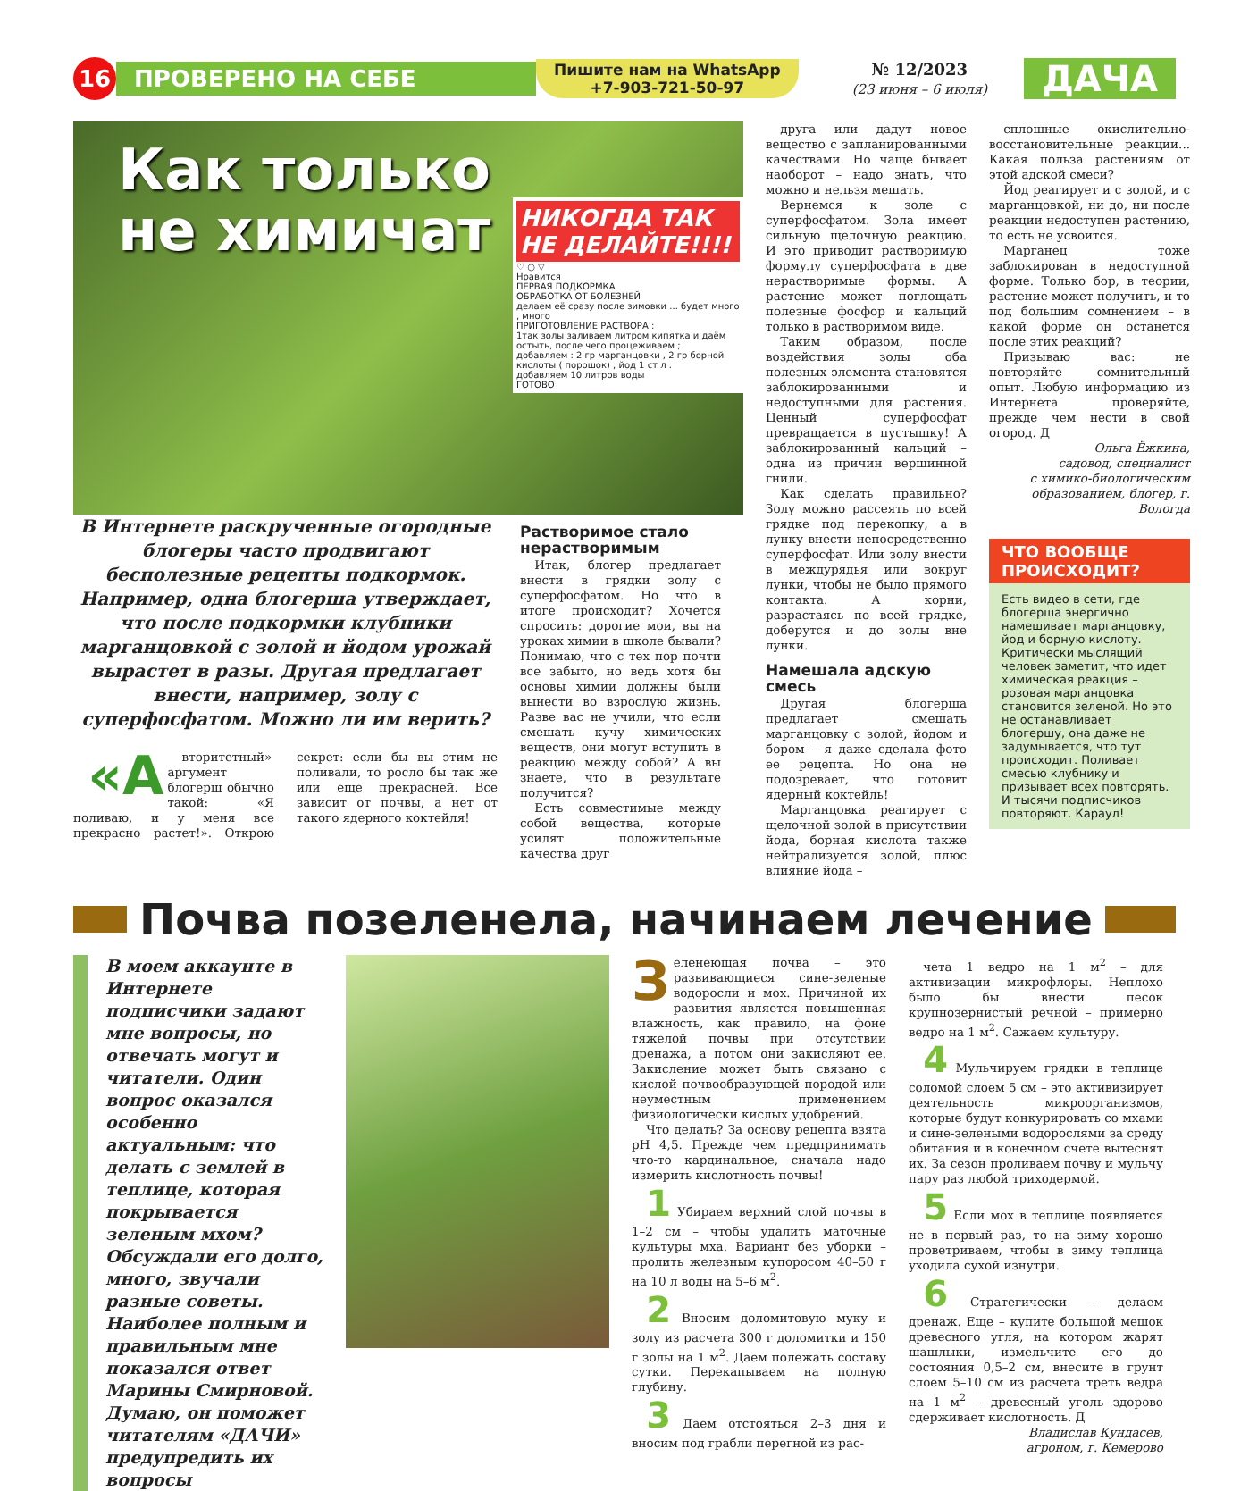16
ПРОВЕРЕНО НА СЕБЕ
Пишите нам на WhatsApp
+7-903-721-50-97
№ 12/2023
(23 июня – 6 июля)
ДАЧА
Как только
не химичат
НИКОГДА ТАК НЕ ДЕЛАЙТЕ!!!!
♡ ○ ▽
Нравится
ПЕРВАЯ ПОДКОРМКА
ОБРАБОТКА ОТ БОЛЕЗНЕЙ
делаем её сразу после зимовки ... будет много , много
ПРИГОТОВЛЕНИЕ РАСТВОРА :
1так золы заливаем литром кипятка и даём остыть, после чего процеживаем ;
добавляем : 2 гр марганцовки , 2 гр борной кислоты ( порошок) , йод 1 ст л .
добавляем 10 литров воды
ГОТОВО
В Интернете раскрученные огородные блогеры часто продвигают бесполезные рецепты подкормок. Например, одна блогерша утверждает, что после подкормки клубники марганцовкой с золой и йодом урожай вырастет в разы. Другая предлагает внести, например, золу с суперфосфатом. Можно ли им верить?
«А вторитетный» аргумент блогерш обычно такой: «Я поливаю, и у меня все прекрасно растет!». Открою секрет: если бы вы этим не поливали, то росло бы так же или еще прекрасней. Все зависит от почвы, а нет от такого ядерного коктейля!
Растворимое стало нерастворимым
Итак, блогер предлагает внести в грядки золу с суперфосфатом. Но что в итоге происходит? Хочется спросить: дорогие мои, вы на уроках химии в школе бывали? Понимаю, что с тех пор почти все забыто, но ведь хотя бы основы химии должны были вынести во взрослую жизнь. Разве вас не учили, что если смешать кучу химических веществ, они могут вступить в реакцию между собой? А вы знаете, что в результате получится?
Есть совместимые между собой вещества, которые усилят положительные качества друг
друга или дадут новое вещество с запланированными качествами. Но чаще бывает наоборот – надо знать, что можно и нельзя мешать.
Вернемся к золе с суперфосфатом. Зола имеет сильную щелочную реакцию. И это приводит растворимую формулу суперфосфата в две нерастворимые формы. А растение может поглощать полезные фосфор и кальций только в растворимом виде.
Таким образом, после воздействия золы оба полезных элемента становятся заблокированными и недоступными для растения. Ценный суперфосфат превращается в пустышку! А заблокированный кальций – одна из причин вершинной гнили.
Как сделать правильно? Золу можно рассеять по всей грядке под перекопку, а в лунку внести непосредственно суперфосфат. Или золу внести в междурядья или вокруг лунки, чтобы не было прямого контакта. А корни, разрастаясь по всей грядке, доберутся и до золы вне лунки.
Намешала адскую смесь
Другая блогерша предлагает смешать марганцовку с золой, йодом и бором – я даже сделала фото ее рецепта. Но она не подозревает, что готовит ядерный коктейль!
Марганцовка реагирует с щелочной золой в присутствии йода, борная кислота также нейтрализуется золой, плюс влияние йода –
сплошные окислительно-восстановительные реакции... Какая польза растениям от этой адской смеси?
Йод реагирует и с золой, и с марганцовкой, ни до, ни после реакции недоступен растению, то есть не усвоится.
Марганец тоже заблокирован в недоступной форме. Только бор, в теории, растение может получить, и то под большим сомнением – в какой форме он останется после этих реакций?
Призываю вас: не повторяйте сомнительный опыт. Любую информацию из Интернета проверяйте, прежде чем нести в свой огород. Д
Ольга Ёжкина,
садовод, специалист
с химико-биологическим
образованием, блогер, г. Вологда
ЧТО ВООБЩЕ ПРОИСХОДИТ?
Есть видео в сети, где блогерша энергично намешивает марганцовку, йод и борную кислоту. Критически мыслящий человек заметит, что идет химическая реакция – розовая марганцовка становится зеленой. Но это не останавливает блогершу, она даже не задумывается, что тут происходит. Поливает смесью клубнику и призывает всех повторять. И тысячи подписчиков повторяют. Караул!
Почва позеленела, начинаем лечение
В моем аккаунте в Интернете подписчики задают мне вопросы, но отвечать могут и читатели. Один вопрос оказался особенно актуальным: что делать с землей в теплице, которая покрывается зеленым мхом? Обсуждали его долго, много, звучали разные советы. Наиболее полным и правильным мне показался ответ Марины Смирновой. Думаю, он поможет читателям «ДАЧИ» предупредить их вопросы
Зеленеющая почва – это развивающиеся сине-зеленые водоросли и мох. Причиной их развития является повышенная влажность, как правило, на фоне тяжелой почвы при отсутствии дренажа, а потом они закисляют ее. Закисление может быть связано с кислой почвообразующей породой или неуместным применением физиологически кислых удобрений.
Что делать? За основу рецепта взята pH 4,5. Прежде чем предпринимать что-то кардинальное, сначала надо измерить кислотность почвы!
1 Убираем верхний слой почвы в 1–2 см – чтобы удалить маточные культуры мха. Вариант без уборки – пролить железным купоросом 40–50 г на 10 л воды на 5–6 м<sup>2</sup>.
2 Вносим доломитовую муку и золу из расчета 300 г доломитки и 150 г золы на 1 м<sup>2</sup>. Даем полежать составу сутки. Перекапываем на полную глубину.
3 Даем отстояться 2–3 дня и вносим под грабли перегной из рас-
чета 1 ведро на 1 м<sup>2</sup> – для активизации микрофлоры. Неплохо было бы внести песок крупнозернистый речной – примерно ведро на 1 м<sup>2</sup>. Сажаем культуру.
4 Мульчируем грядки в теплице соломой слоем 5 см – это активизирует деятельность микроорганизмов, которые будут конкурировать со мхами и сине-зелеными водорослями за среду обитания и в конечном счете вытеснят их. За сезон проливаем почву и мульчу пару раз любой триходермой.
5 Если мох в теплице появляется не в первый раз, то на зиму хорошо проветриваем, чтобы в зиму теплица уходила сухой изнутри.
6 Стратегически – делаем дренаж. Еще – купите большой мешок древесного угля, на котором жарят шашлыки, измельчите его до состояния 0,5–2 см, внесите в грунт слоем 5–10 см из расчета треть ведра на 1 м<sup>2</sup> – древесный уголь здорово сдерживает кислотность. Д
Владислав Кундасев,
агроном, г. Кемерово